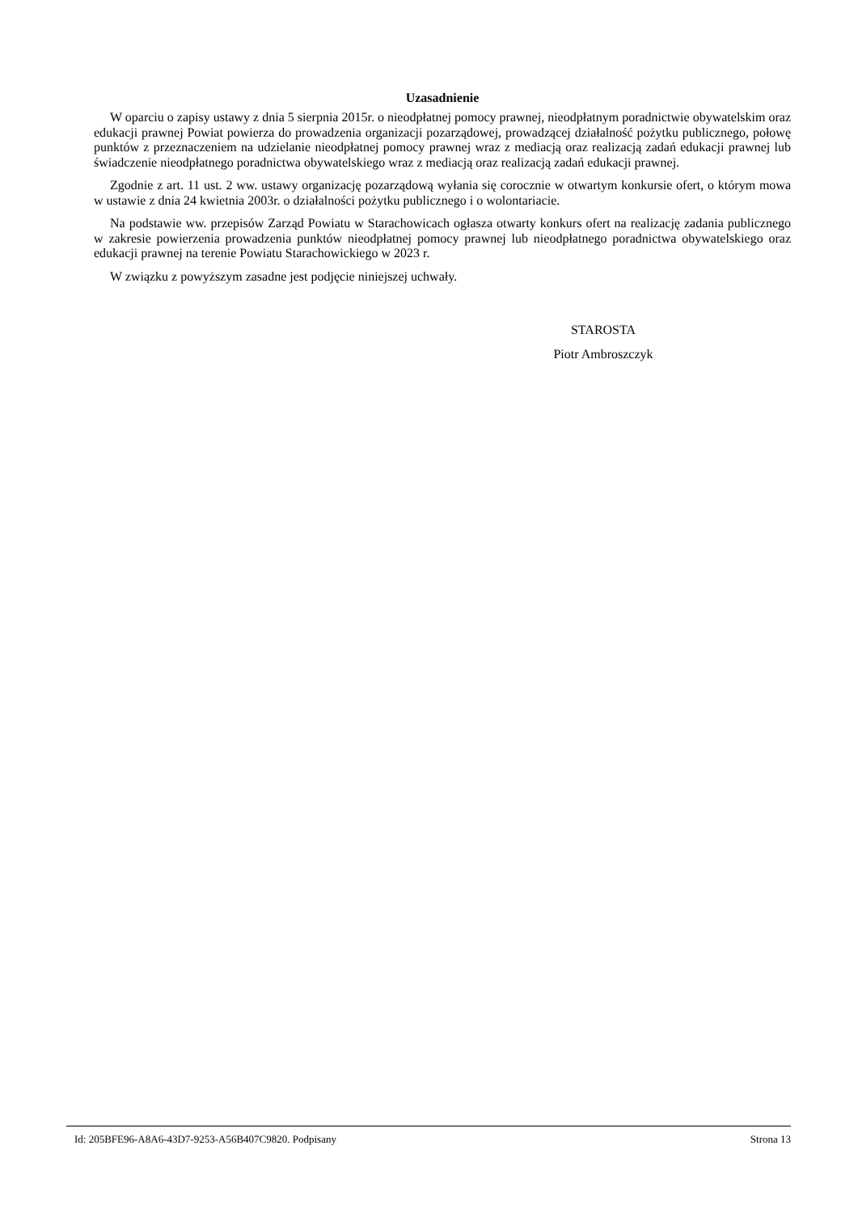Uzasadnienie
W oparciu o zapisy ustawy z dnia 5 sierpnia 2015r. o nieodpłatnej pomocy prawnej, nieodpłatnym poradnictwie obywatelskim oraz edukacji prawnej Powiat powierza do prowadzenia organizacji pozarządowej, prowadzącej działalność pożytku publicznego, połowę punktów z przeznaczeniem na udzielanie nieodpłatnej pomocy prawnej wraz z mediacją oraz realizacją zadań edukacji prawnej lub świadczenie nieodpłatnego poradnictwa obywatelskiego wraz z mediacją oraz realizacją zadań edukacji prawnej.
Zgodnie z art. 11 ust. 2 ww. ustawy organizację pozarządową wyłania się corocznie w otwartym konkursie ofert, o którym mowa w ustawie z dnia 24 kwietnia 2003r. o działalności pożytku publicznego i o wolontariacie.
Na podstawie ww. przepisów Zarząd Powiatu w Starachowicach ogłasza otwarty konkurs ofert na realizację zadania publicznego w zakresie powierzenia prowadzenia punktów nieodpłatnej pomocy prawnej lub nieodpłatnego poradnictwa obywatelskiego oraz edukacji prawnej na terenie Powiatu Starachowickiego w 2023 r.
W związku z powyższym zasadne jest podjęcie niniejszej uchwały.
STAROSTA
Piotr Ambroszczyk
Id: 205BFE96-A8A6-43D7-9253-A56B407C9820. Podpisany Strona 13